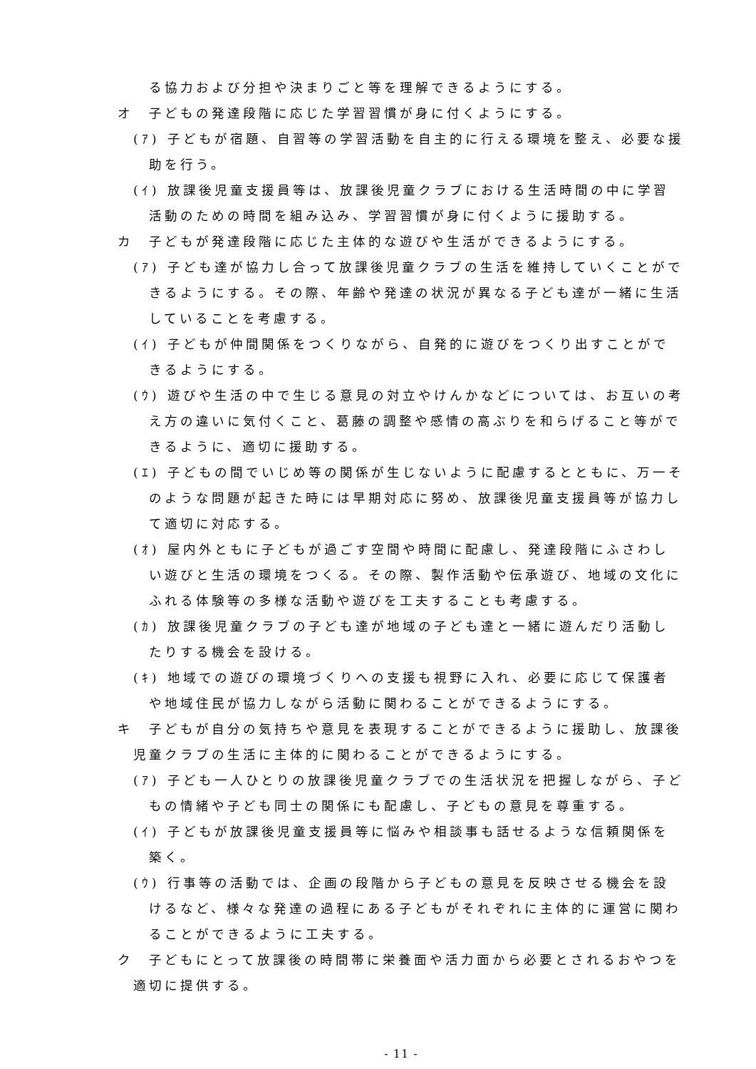る協力および分担や決まりごと等を理解できるようにする。
オ　子どもの発達段階に応じた学習習慣が身に付くようにする。
(ｱ) 子どもが宿題、自習等の学習活動を自主的に行える環境を整え、必要な援助を行う。
(ｲ) 放課後児童支援員等は、放課後児童クラブにおける生活時間の中に学習活動のための時間を組み込み、学習習慣が身に付くように援助する。
カ　子どもが発達段階に応じた主体的な遊びや生活ができるようにする。
(ｱ) 子ども達が協力し合って放課後児童クラブの生活を維持していくことができるようにする。その際、年齢や発達の状況が異なる子ども達が一緒に生活していることを考慮する。
(ｲ) 子どもが仲間関係をつくりながら、自発的に遊びをつくり出すことができるようにする。
(ｳ) 遊びや生活の中で生じる意見の対立やけんかなどについては、お互いの考え方の違いに気付くこと、葛藤の調整や感情の高ぶりを和らげること等ができるように、適切に援助する。
(ｴ) 子どもの間でいじめ等の関係が生じないように配慮するとともに、万一そのような問題が起きた時には早期対応に努め、放課後児童支援員等が協力して適切に対応する。
(ｵ) 屋内外ともに子どもが過ごす空間や時間に配慮し、発達段階にふさわしい遊びと生活の環境をつくる。その際、製作活動や伝承遊び、地域の文化にふれる体験等の多様な活動や遊びを工夫することも考慮する。
(ｶ) 放課後児童クラブの子ども達が地域の子ども達と一緒に遊んだり活動したりする機会を設ける。
(ｷ) 地域での遊びの環境づくりへの支援も視野に入れ、必要に応じて保護者や地域住民が協力しながら活動に関わることができるようにする。
キ　子どもが自分の気持ちや意見を表現することができるように援助し、放課後児童クラブの生活に主体的に関わることができるようにする。
(ｱ) 子ども一人ひとりの放課後児童クラブでの生活状況を把握しながら、子どもの情緒や子ども同士の関係にも配慮し、子どもの意見を尊重する。
(ｲ) 子どもが放課後児童支援員等に悩みや相談事も話せるような信頼関係を築く。
(ｳ) 行事等の活動では、企画の段階から子どもの意見を反映させる機会を設けるなど、様々な発達の過程にある子どもがそれぞれに主体的に運営に関わることができるように工夫する。
ク　子どもにとって放課後の時間帯に栄養面や活力面から必要とされるおやつを適切に提供する。
- 11 -